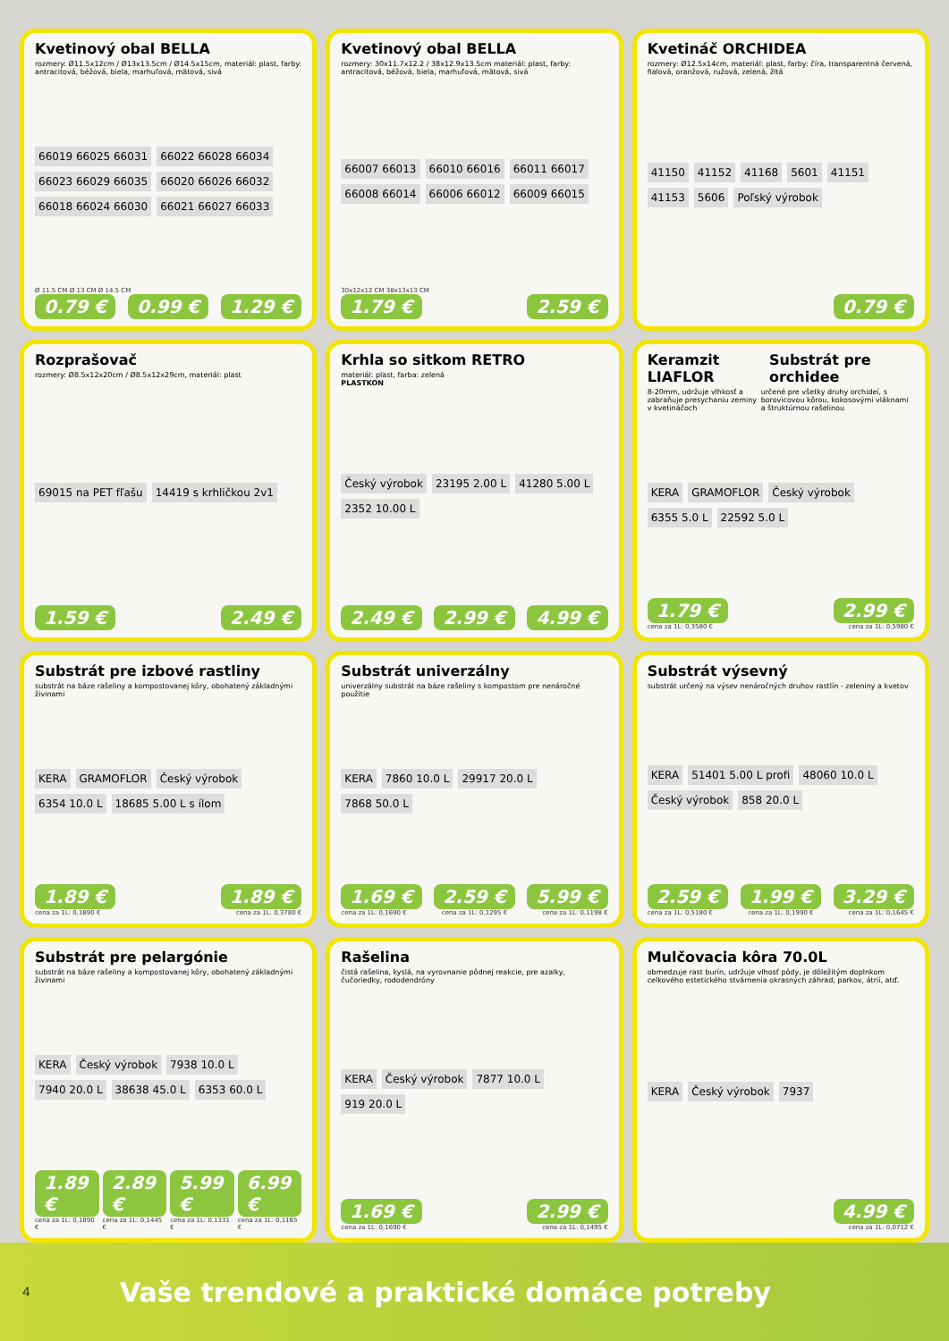Kvetinový obal BELLA
rozmery: Ø11.5x12cm / Ø13x13.5cm / Ø14.5x15cm, materiál: plast, farby: antracitová, béžová, biela, marhuľová, mätová, sivá
66019 66025 66031 66022 66028 66034 66023 66029 66035 66020 66026 66032 66018 66024 66030 66021 66027 66033
Ø 11.5 CM Ø 13 CM Ø 14.5 CM
0.79 € 0.99 € 1.29 €
Kvetinový obal BELLA
rozmery: 30x11.7x12.2 / 38x12.9x13.5cm materiál: plast, farby: antracitová, béžová, biela, marhuľová, mätová, sivá
66007 66013 66010 66016 66011 66017 66008 66014 66006 66012 66009 66015
30x12x12 CM 38x13x13 CM
1.79 € 2.59 €
Kvetináč ORCHIDEA
rozmery: Ø12.5x14cm, materiál: plast, farby: číra, transparentná červená, fialová, oranžová, ružová, zelená, žltá
41150 41152 41168 5601 41151 41153 5606 Poľský výrobok
0.79 €
Rozprašovač
rozmery: Ø8.5x12x20cm / Ø8.5x12x29cm, materiál: plast
69015 na PET fľašu 14419 s krhličkou 2v1
1.59 € 2.49 €
Krhla so sitkom RETRO
materiál: plast, farba: zelená
PLASTKON
Český výrobok 23195 2.00 L 41280 5.00 L 2352 10.00 L
2.49 € 2.99 € 4.99 €
Keramzit LIAFLOR Substrát pre orchidee
8-20mm, udržuje vlhkosť a zabraňuje presychaniu zeminy v kvetináčoch určené pre všetky druhy orchideí, s borovicovou kôrou, kokosovými vláknami a štruktúrnou rašelinou
KERA GRAMOFLOR Český výrobok 6355 5.0 L 22592 5.0 L
1.79 € 2.99 €
cena za 1L: 0,3580 € cena za 1L: 0,5980 €
Substrát pre izbové rastliny
substrát na báze rašeliny a kompostovanej kôry, obohatený základnými živinami
KERA GRAMOFLOR Český výrobok 6354 10.0 L 18685 5.00 L s ílom
1.89 € 1.89 €
cena za 1L: 0,1890 € cena za 1L: 0,3780 €
Substrát univerzálny
univerzálny substrát na báze rašeliny s kompostom pre nenáročné použitie
KERA 7860 10.0 L 29917 20.0 L 7868 50.0 L
1.69 € 2.59 € 5.99 €
cena za 1L: 0,1690 € cena za 1L: 0,1295 € cena za 1L: 0,1198 €
Substrát výsevný
substrát určený na výsev nenáročných druhov rastlín - zeleniny a kvetov
KERA 51401 5.00 L profi 48060 10.0 L Český výrobok 858 20.0 L
2.59 € 1.99 € 3.29 €
cena za 1L: 0,5180 € cena za 1L: 0,1990 € cena za 1L: 0,1645 €
Substrát pre pelargónie
substrát na báze rašeliny a kompostovanej kôry, obohatený základnými živinami
KERA Český výrobok 7938 10.0 L 7940 20.0 L 38638 45.0 L 6353 60.0 L
1.89 € 2.89 € 5.99 € 6.99 €
cena za 1L: 0,1890 € cena za 1L: 0,1445 € cena za 1L: 0,1331 € cena za 1L: 0,1165 €
Rašelina
čistá rašelina, kyslá, na vyrovnanie pôdnej reakcie, pre azalky, čučoriedky, rododendróny
KERA Český výrobok 7877 10.0 L 919 20.0 L
1.69 € 2.99 €
cena za 1L: 0,1690 € cena za 1L: 0,1495 €
Mulčovacia kôra 70.0L
obmedzuje rast burín, udržuje vlhosť pôdy, je dôležitým doplnkom celkového estetického stvárnenia okrasných záhrad, parkov, átrií, atď.
KERA Český výrobok 7937
4.99 €
cena za 1L: 0,0712 €
4 Vaše trendové a praktické domáce potreby